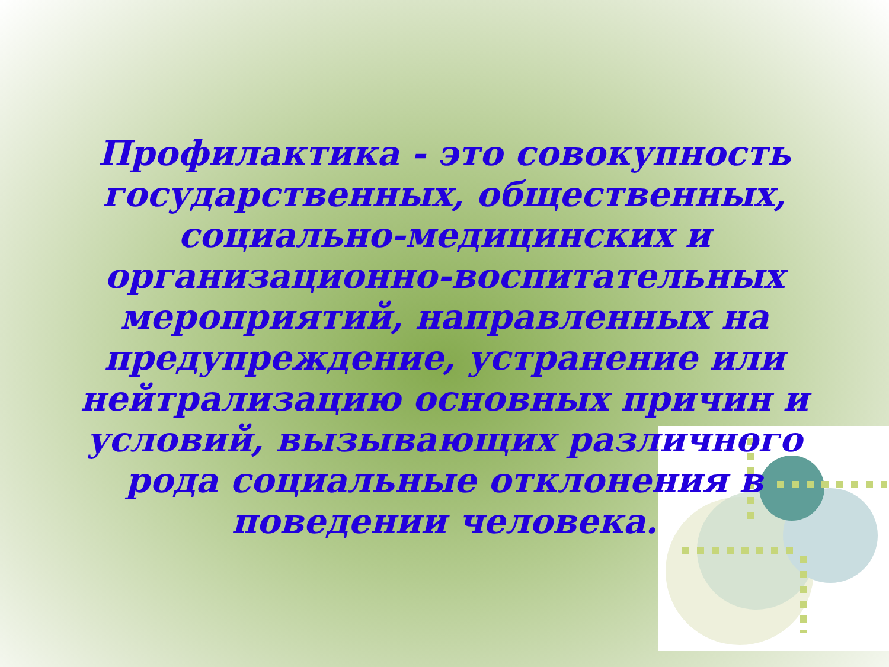Профилактика - это совокупность
государственных, общественных,
социально-медицинских и
организационно-воспитательных
мероприятий, направленных на
предупреждение, устранение или
нейтрализацию основных причин и
условий, вызывающих различного
рода социальные отклонения в
поведении человека.